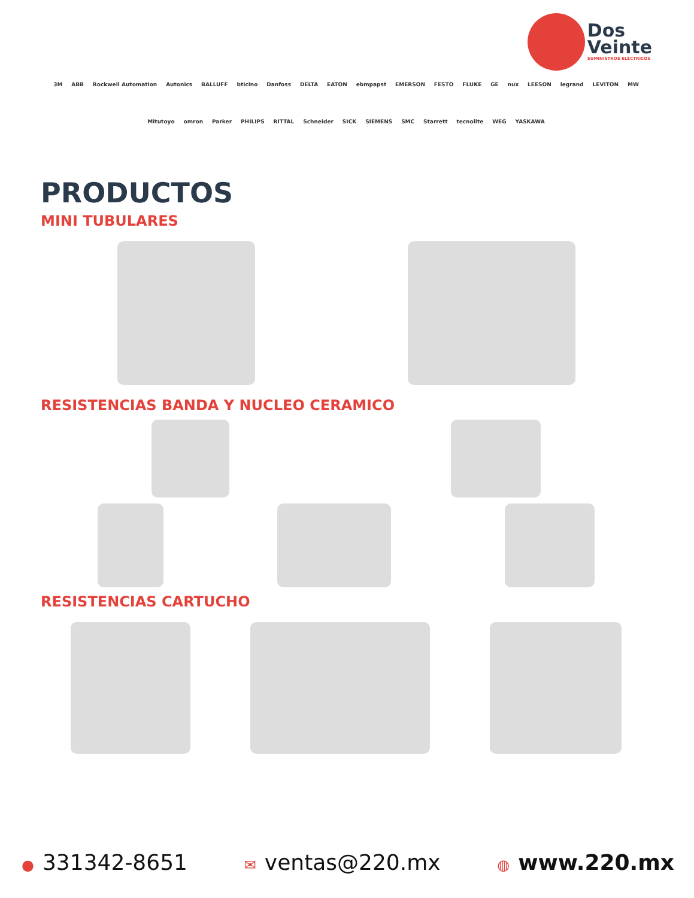Dos
Veinte
SUMINISTROS ELÉCTRICOS
3M ABB Rockwell Automation Autonics BALLUFF bticino Danfoss DELTA EATON ebmpapst EMERSON FESTO FLUKE GE nux LEESON legrand LEVITON MW Mitutoyo omron Parker PHILIPS RITTAL Schneider SICK SIEMENS SMC Starrett tecnolite WEG YASKAWA
PRODUCTOS
MINI TUBULARES
RESISTENCIAS BANDA Y NUCLEO CERAMICO
RESISTENCIAS CARTUCHO
● 331342-8651
✉ ventas@220.mx
◍ www.220.mx